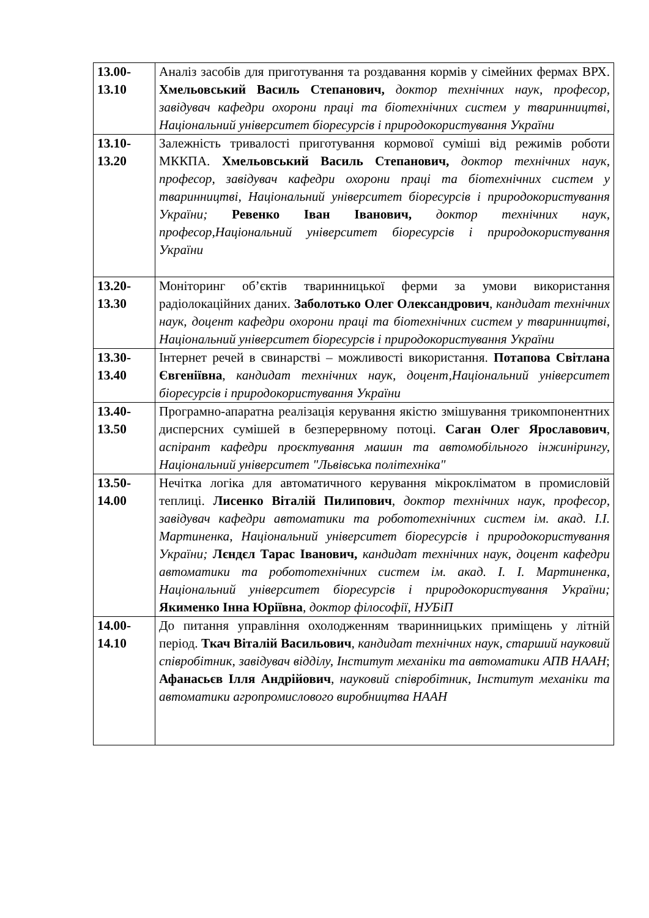| 13.00- 13.10 | Аналіз засобів для приготування та роздавання кормів у сімейних фермах ВРХ. Хмельовський Василь Степанович, доктор технічних наук, професор, завідувач кафедри охорони праці та біотехнічних систем у тваринництві, Національний університет біоресурсів і природокористування України |
| 13.10- 13.20 | Залежність тривалості приготування кормової суміші від режимів роботи МККПА. Хмельовський Василь Степанович, доктор технічних наук, професор, завідувач кафедри охорони праці та біотехнічних систем у тваринництві, Національний університет біоресурсів і природокористування України; Ревенко Іван Іванович, доктор технічних наук, професор,Національний університет біоресурсів і природокористування України |
| 13.20- 13.30 | Моніторинг об’єктів тваринницької ферми за умови використання радіолокаційних даних. Заболотько Олег Олександрович , кандидат технічних наук, доцент кафедри охорони праці та біотехнічних систем у тваринництві, Національний університет біоресурсів і природокористування України |
| 13.30- 13.40 | Інтернет речей в свинарстві – можливості використання. Потапова Світлана Євгеніївна , кандидат технічних наук, доцент,Національний університет біоресурсів і природокористування України |
| 13.40- 13.50 | Програмно-апаратна реалізація керування якістю змішування трикомпонентних дисперсних сумішей в безперервному потоці. Саган Олег Ярославович , аспірант кафедри проєктування машин та автомобільного інжинірингу, Національний університет "Львівська політехніка" |
| 13.50- 14.00 | Нечітка логіка для автоматичного керування мікрокліматом в промисловій теплиці. Лисенко Віталій Пилипович , доктор технічних наук, професор, завідувач кафедри автоматики та робототехнічних систем ім. акад. І.І. Мартиненка, Національний університет біоресурсів і природокористування України; Лєндєл Тарас Іванович, кандидат технічних наук, доцент кафедри автоматики та робототехнічних систем ім. акад. І. І. Мартиненка, Національний університет біоресурсів і природокористування України; Якименко Інна Юріївна , доктор філософії, НУБіП |
| 14.00- 14.10 | До питання управління охолодженням тваринницьких приміщень у літній період. Ткач Віталій Васильович , кандидат технічних наук, старший науковий співробітник, завідувач відділу, Інститут механіки та автоматики АПВ НААН ; Афанасьєв Ілля Андрійович , науковий співробітник, Інститут механіки та автоматики агропромислового виробництва НААН |